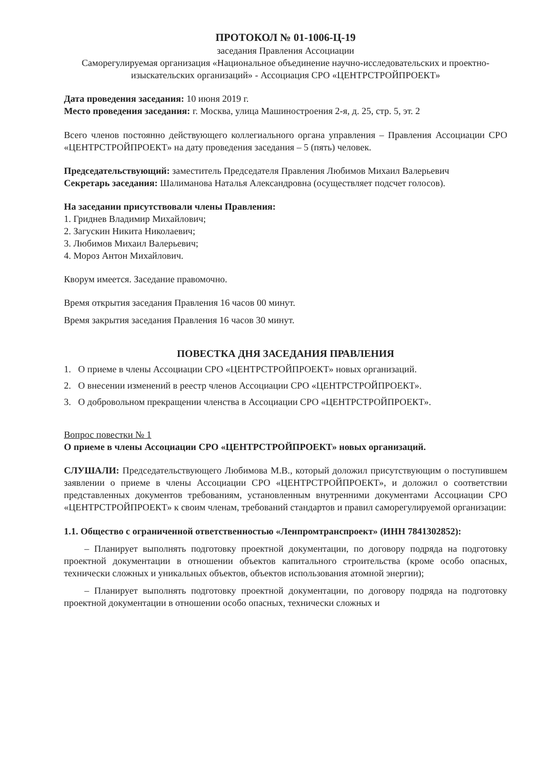ПРОТОКОЛ № 01-1006-Ц-19
заседания Правления Ассоциации
Саморегулируемая организация «Национальное объединение научно-исследовательских и проектно-изыскательских организаций» - Ассоциация СРО «ЦЕНТРСТРОЙПРОЕКТ»
Дата проведения заседания: 10 июня 2019 г.
Место проведения заседания: г. Москва, улица Машиностроения 2-я, д. 25, стр. 5, эт. 2
Всего членов постоянно действующего коллегиального органа управления – Правления Ассоциации СРО «ЦЕНТРСТРОЙПРОЕКТ» на дату проведения заседания – 5 (пять) человек.
Председательствующий: заместитель Председателя Правления Любимов Михаил Валерьевич
Секретарь заседания: Шалиманова Наталья Александровна (осуществляет подсчет голосов).
На заседании присутствовали члены Правления:
1. Гриднев Владимир Михайлович;
2. Загускин Никита Николаевич;
3. Любимов Михаил Валерьевич;
4. Мороз Антон Михайлович.
Кворум имеется. Заседание правомочно.
Время открытия заседания Правления 16 часов 00 минут.
Время закрытия заседания Правления 16 часов 30 минут.
ПОВЕСТКА ДНЯ ЗАСЕДАНИЯ ПРАВЛЕНИЯ
1. О приеме в члены Ассоциации СРО «ЦЕНТРСТРОЙПРОЕКТ» новых организаций.
2. О внесении изменений в реестр членов Ассоциации СРО «ЦЕНТРСТРОЙПРОЕКТ».
3. О добровольном прекращении членства в Ассоциации СРО «ЦЕНТРСТРОЙПРОЕКТ».
Вопрос повестки № 1
О приеме в члены Ассоциации СРО «ЦЕНТРСТРОЙПРОЕКТ» новых организаций.
СЛУШАЛИ: Председательствующего Любимова М.В., который доложил присутствующим о поступившем заявлении о приеме в члены Ассоциации СРО «ЦЕНТРСТРОЙПРОЕКТ», и доложил о соответствии представленных документов требованиям, установленным внутренними документами Ассоциации СРО «ЦЕНТРСТРОЙПРОЕКТ» к своим членам, требований стандартов и правил саморегулируемой организации:
1.1. Общество с ограниченной ответственностью «Ленпромтранспроект» (ИНН 7841302852):
– Планирует выполнять подготовку проектной документации, по договору подряда на подготовку проектной документации в отношении объектов капитального строительства (кроме особо опасных, технически сложных и уникальных объектов, объектов использования атомной энергии);
– Планирует выполнять подготовку проектной документации, по договору подряда на подготовку проектной документации в отношении особо опасных, технически сложных и